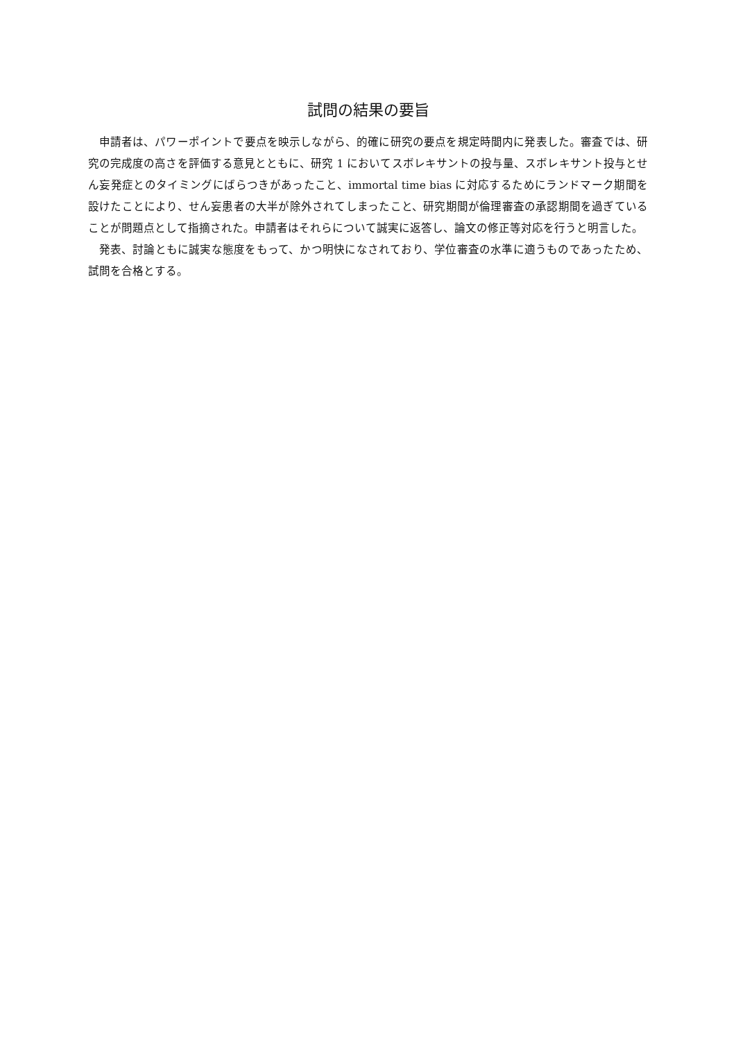試問の結果の要旨
申請者は、パワーポイントで要点を映示しながら、的確に研究の要点を規定時間内に発表した。審査では、研究の完成度の高さを評価する意見とともに、研究 1 においてスボレキサントの投与量、スボレキサント投与とせん妄発症とのタイミングにばらつきがあったこと、immortal time bias に対応するためにランドマーク期間を設けたことにより、せん妄患者の大半が除外されてしまったこと、研究期間が倫理審査の承認期間を過ぎていることが問題点として指摘された。申請者はそれらについて誠実に返答し、論文の修正等対応を行うと明言した。
発表、討論ともに誠実な態度をもって、かつ明快になされており、学位審査の水準に適うものであったため、試問を合格とする。